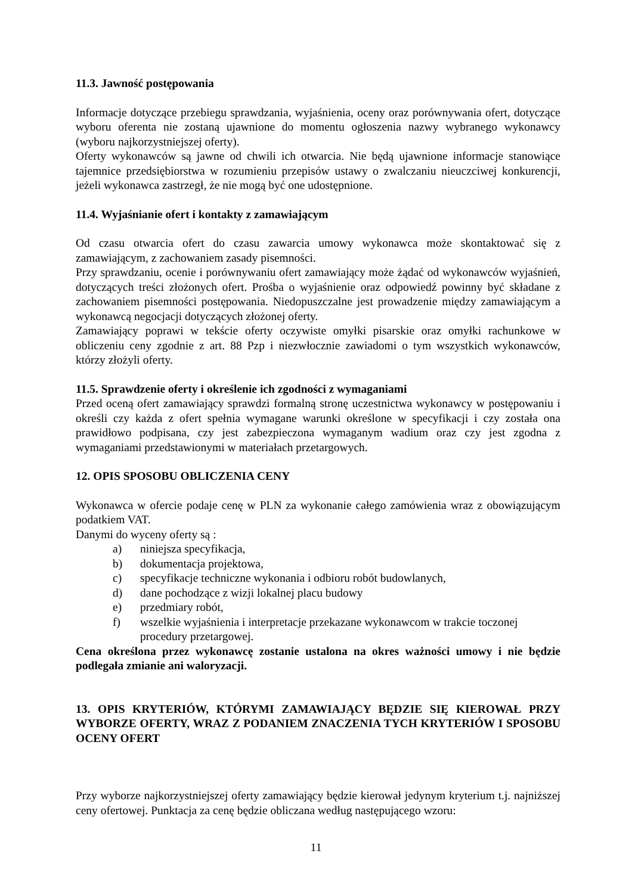11.3. Jawność postępowania
Informacje dotyczące przebiegu sprawdzania, wyjaśnienia, oceny oraz porównywania ofert, dotyczące wyboru oferenta nie zostaną ujawnione do momentu ogłoszenia nazwy wybranego wykonawcy (wyboru najkorzystniejszej oferty).
Oferty wykonawców są jawne od chwili ich otwarcia. Nie będą ujawnione informacje stanowiące tajemnice przedsiębiorstwa w rozumieniu przepisów ustawy o zwalczaniu nieuczciwej konkurencji, jeżeli wykonawca zastrzegł, że nie mogą być one udostępnione.
11.4. Wyjaśnianie ofert i kontakty z zamawiającym
Od czasu otwarcia ofert do czasu zawarcia umowy wykonawca może skontaktować się z zamawiającym, z zachowaniem zasady pisemności.
Przy sprawdzaniu, ocenie i porównywaniu ofert zamawiający może żądać od wykonawców wyjaśnień, dotyczących treści złożonych ofert. Prośba o wyjaśnienie oraz odpowiedź powinny być składane z zachowaniem pisemności postępowania. Niedopuszczalne jest prowadzenie między zamawiającym a wykonawcą negocjacji dotyczących złożonej oferty.
Zamawiający poprawi w tekście oferty oczywiste omyłki pisarskie oraz omyłki rachunkowe w obliczeniu ceny zgodnie z art. 88 Pzp i niezwłocznie zawiadomi o tym wszystkich wykonawców, którzy złożyli oferty.
11.5. Sprawdzenie oferty i określenie ich zgodności z wymaganiami
Przed oceną ofert zamawiający sprawdzi formalną stronę uczestnictwa wykonawcy w postępowaniu i określi czy każda z ofert spełnia wymagane warunki określone w specyfikacji i czy została ona prawidłowo podpisana, czy jest zabezpieczona wymaganym wadium oraz czy jest zgodna z wymaganiami przedstawionymi w materiałach przetargowych.
12. OPIS SPOSOBU OBLICZENIA CENY
Wykonawca w ofercie podaje cenę w PLN za wykonanie całego zamówienia wraz z obowiązującym podatkiem VAT.
Danymi do wyceny oferty są :
a) niniejsza specyfikacja,
b) dokumentacja projektowa,
c) specyfikacje techniczne wykonania i odbioru robót budowlanych,
d) dane pochodzące z wizji lokalnej placu budowy
e) przedmiary robót,
f) wszelkie wyjaśnienia i interpretacje przekazane wykonawcom w trakcie toczonej procedury przetargowej.
Cena określona przez wykonawcę zostanie ustalona na okres ważności umowy i nie będzie podlegała zmianie ani waloryzacji.
13. OPIS KRYTERIÓW, KTÓRYMI ZAMAWIAJĄCY BĘDZIE SIĘ KIEROWAŁ PRZY WYBORZE OFERTY, WRAZ Z PODANIEM ZNACZENIA TYCH KRYTERIÓW I SPOSOBU OCENY OFERT
Przy wyborze najkorzystniejszej oferty zamawiający będzie kierował jedynym kryterium t.j. najniższej ceny ofertowej. Punktacja za cenę będzie obliczana według następującego wzoru:
11